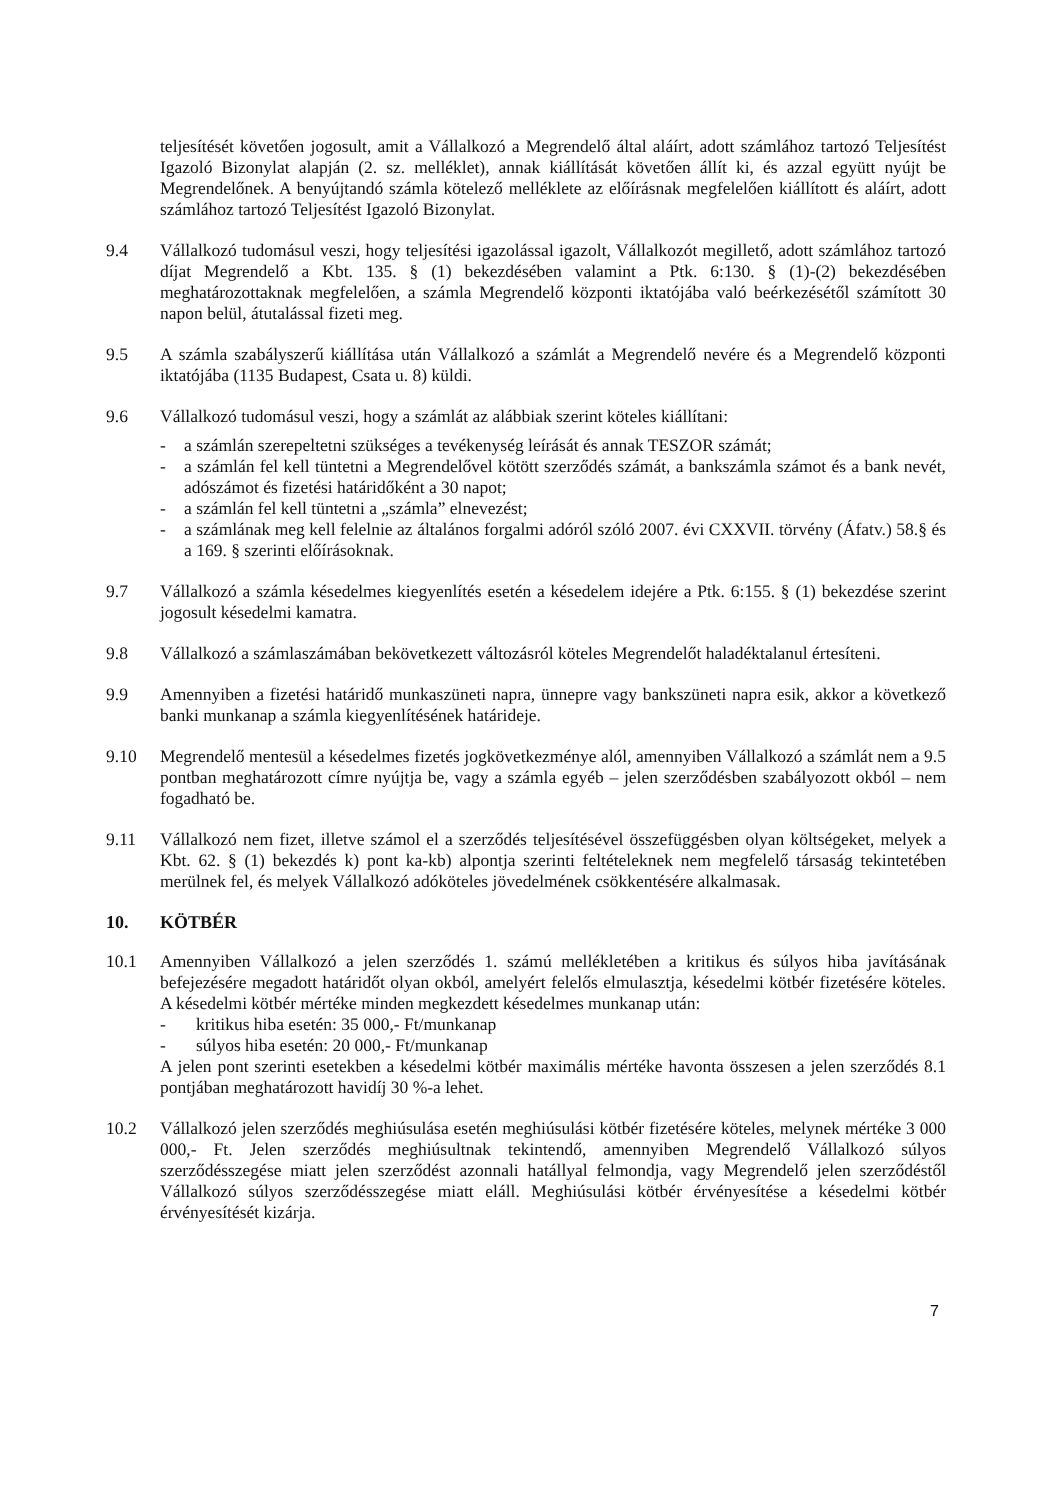teljesítését követően jogosult, amit a Vállalkozó a Megrendelő által aláírt, adott számlához tartozó Teljesítést Igazoló Bizonylat alapján (2. sz. melléklet), annak kiállítását követően állít ki, és azzal együtt nyújt be Megrendelőnek. A benyújtandó számla kötelező melléklete az előírásnak megfelelően kiállított és aláírt, adott számlához tartozó Teljesítést Igazoló Bizonylat.
9.4 Vállalkozó tudomásul veszi, hogy teljesítési igazolással igazolt, Vállalkozót megillető, adott számlához tartozó díjat Megrendelő a Kbt. 135. § (1) bekezdésében valamint a Ptk. 6:130. § (1)-(2) bekezdésében meghatározottaknak megfelelően, a számla Megrendelő központi iktatójába való beérkezésétől számított 30 napon belül, átutalással fizeti meg.
9.5 A számla szabályszerű kiállítása után Vállalkozó a számlát a Megrendelő nevére és a Megrendelő központi iktatójába (1135 Budapest, Csata u. 8) küldi.
9.6 Vállalkozó tudomásul veszi, hogy a számlát az alábbiak szerint köteles kiállítani:
- a számlán szerepeltetni szükséges a tevékenység leírását és annak TESZOR számát;
- a számlán fel kell tüntetni a Megrendelővel kötött szerződés számát, a bankszámla számot és a bank nevét, adószámot és fizetési határidőként a 30 napot;
- a számlán fel kell tüntetni a „számla” elnevezést;
- a számlának meg kell felelnie az általános forgalmi adóról szóló 2007. évi CXXVII. törvény (Áfatv.) 58.§ és a 169. § szerinti előírásoknak.
9.7 Vállalkozó a számla késedelmes kiegyenlítés esetén a késedelem idejére a Ptk. 6:155. § (1) bekezdése szerint jogosult késedelmi kamatra.
9.8 Vállalkozó a számlaszámában bekövetkezett változásról köteles Megrendelőt haladéktalanul értesíteni.
9.9 Amennyiben a fizetési határidő munkaszüneti napra, ünnepre vagy bankszüneti napra esik, akkor a következő banki munkanap a számla kiegyenlítésének határideje.
9.10 Megrendelő mentesül a késedelmes fizetés jogkövetkezménye alól, amennyiben Vállalkozó a számlát nem a 9.5 pontban meghatározott címre nyújtja be, vagy a számla egyéb – jelen szerződésben szabályozott okból – nem fogadható be.
9.11 Vállalkozó nem fizet, illetve számol el a szerződés teljesítésével összefüggésben olyan költségeket, melyek a Kbt. 62. § (1) bekezdés k) pont ka-kb) alpontja szerinti feltételeknek nem megfelelő társaság tekintetében merülnek fel, és melyek Vállalkozó adóköteles jövedelmének csökkentésére alkalmasak.
10. KÖTBÉR
10.1 Amennyiben Vállalkozó a jelen szerződés 1. számú mellékletében a kritikus és súlyos hiba javításának befejezésére megadott határidőt olyan okból, amelyért felelős elmulasztja, késedelmi kötbér fizetésére köteles. A késedelmi kötbér mértéke minden megkezdett késedelmes munkanap után:
- kritikus hiba esetén: 35 000,- Ft/munkanap
- súlyos hiba esetén: 20 000,- Ft/munkanap
A jelen pont szerinti esetekben a késedelmi kötbér maximális mértéke havonta összesen a jelen szerződés 8.1 pontjában meghatározott havidíj 30 %-a lehet.
10.2 Vállalkozó jelen szerződés meghiúsulása esetén meghiúsulási kötbér fizetésére köteles, melynek mértéke 3 000 000,- Ft. Jelen szerződés meghiúsultnak tekintendő, amennyiben Megrendelő Vállalkozó súlyos szerződésszegése miatt jelen szerződést azonnali hatállyal felmondja, vagy Megrendelő jelen szerződéstől Vállalkozó súlyos szerződésszegése miatt eláll. Meghiúsulási kötbér érvényesítése a késedelmi kötbér érvényesítését kizárja.
7